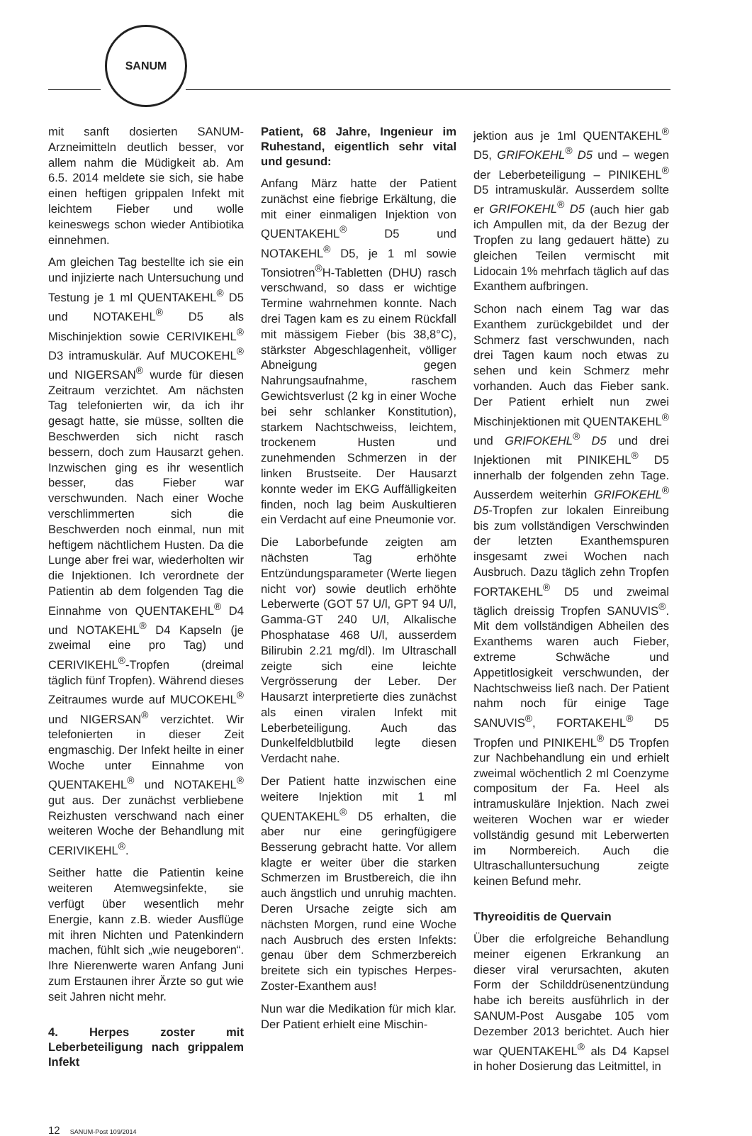SANUM
mit sanft dosierten SANUM-Arzneimitteln deutlich besser, vor allem nahm die Müdigkeit ab. Am 6.5. 2014 meldete sie sich, sie habe einen heftigen grippalen Infekt mit leichtem Fieber und wolle keineswegs schon wieder Antibiotika einnehmen.
Am gleichen Tag bestellte ich sie ein und injizierte nach Untersuchung und Testung je 1 ml QUENTAKEHL<sup>®</sup> D5 und NOTAKEHL<sup>®</sup> D5 als Mischinjektion sowie CERIVIKEHL<sup>®</sup> D3 intramuskulär. Auf MUCOKEHL<sup>®</sup> und NIGERSAN<sup>®</sup> wurde für diesen Zeitraum verzichtet. Am nächsten Tag telefonierten wir, da ich ihr gesagt hatte, sie müsse, sollten die Beschwerden sich nicht rasch bessern, doch zum Hausarzt gehen. Inzwischen ging es ihr wesentlich besser, das Fieber war verschwunden. Nach einer Woche verschlimmerten sich die Beschwerden noch einmal, nun mit heftigem nächtlichem Husten. Da die Lunge aber frei war, wiederholten wir die Injektionen. Ich verordnete der Patientin ab dem folgenden Tag die Einnahme von QUENTAKEHL<sup>®</sup> D4 und NOTAKEHL<sup>®</sup> D4 Kapseln (je zweimal eine pro Tag) und CERIVIKEHL<sup>®</sup>-Tropfen (dreimal täglich fünf Tropfen). Während dieses Zeitraumes wurde auf MUCOKEHL<sup>®</sup> und NIGERSAN<sup>®</sup> verzichtet. Wir telefonierten in dieser Zeit engmaschig. Der Infekt heilte in einer Woche unter Einnahme von QUENTAKEHL<sup>®</sup> und NOTAKEHL<sup>®</sup> gut aus. Der zunächst verbliebene Reizhusten verschwand nach einer weiteren Woche der Behandlung mit CERIVIKEHL<sup>®</sup>.
Seither hatte die Patientin keine weiteren Atemwegsinfekte, sie verfügt über wesentlich mehr Energie, kann z.B. wieder Ausflüge mit ihren Nichten und Patenkindern machen, fühlt sich „wie neugeboren“. Ihre Nierenwerte waren Anfang Juni zum Erstaunen ihrer Ärzte so gut wie seit Jahren nicht mehr.
4. Herpes zoster mit Leberbeteiligung nach grippalem Infekt
Patient, 68 Jahre, Ingenieur im Ruhestand, eigentlich sehr vital und gesund:
Anfang März hatte der Patient zunächst eine fiebrige Erkältung, die mit einer einmaligen Injektion von QUENTAKEHL<sup>®</sup> D5 und NOTAKEHL<sup>®</sup> D5, je 1 ml sowie Tonsiotren<sup>®</sup>H-Tabletten (DHU) rasch verschwand, so dass er wichtige Termine wahrnehmen konnte. Nach drei Tagen kam es zu einem Rückfall mit mässigem Fieber (bis 38,8°C), stärkster Abgeschlagenheit, völliger Abneigung gegen Nahrungsaufnahme, raschem Gewichtsverlust (2 kg in einer Woche bei sehr schlanker Konstitution), starkem Nachtschweiss, leichtem, trockenem Husten und zunehmenden Schmerzen in der linken Brustseite. Der Hausarzt konnte weder im EKG Auffälligkeiten finden, noch lag beim Auskultieren ein Verdacht auf eine Pneumonie vor.
Die Laborbefunde zeigten am nächsten Tag erhöhte Entzündungsparameter (Werte liegen nicht vor) sowie deutlich erhöhte Leberwerte (GOT 57 U/l, GPT 94 U/l, Gamma-GT 240 U/l, Alkalische Phosphatase 468 U/l, ausserdem Bilirubin 2.21 mg/dl). Im Ultraschall zeigte sich eine leichte Vergrösserung der Leber. Der Hausarzt interpretierte dies zunächst als einen viralen Infekt mit Leberbeteiligung. Auch das Dunkelfeldblutbild legte diesen Verdacht nahe.
Der Patient hatte inzwischen eine weitere Injektion mit 1 ml QUENTAKEHL<sup>®</sup> D5 erhalten, die aber nur eine geringfügigere Besserung gebracht hatte. Vor allem klagte er weiter über die starken Schmerzen im Brustbereich, die ihn auch ängstlich und unruhig machten. Deren Ursache zeigte sich am nächsten Morgen, rund eine Woche nach Ausbruch des ersten Infekts: genau über dem Schmerzbereich breitete sich ein typisches Herpes-Zoster-Exanthem aus!
Nun war die Medikation für mich klar. Der Patient erhielt eine Mischin-
jektion aus je 1ml QUENTAKEHL<sup>®</sup> D5, GRIFOKEHL<sup>®</sup> D5 und – wegen der Leberbeteiligung – PINIKEHL<sup>®</sup> D5 intramuskulär. Ausserdem sollte er GRIFOKEHL<sup>®</sup> D5 (auch hier gab ich Ampullen mit, da der Bezug der Tropfen zu lang gedauert hätte) zu gleichen Teilen vermischt mit Lidocain 1% mehrfach täglich auf das Exanthem aufbringen.
Schon nach einem Tag war das Exanthem zurückgebildet und der Schmerz fast verschwunden, nach drei Tagen kaum noch etwas zu sehen und kein Schmerz mehr vorhanden. Auch das Fieber sank. Der Patient erhielt nun zwei Mischinjektionen mit QUENTAKEHL<sup>®</sup> und GRIFOKEHL<sup>®</sup> D5 und drei Injektionen mit PINIKEHL<sup>®</sup> D5 innerhalb der folgenden zehn Tage. Ausserdem weiterhin GRIFOKEHL<sup>®</sup> D5-Tropfen zur lokalen Einreibung bis zum vollständigen Verschwinden der letzten Exanthemspuren insgesamt zwei Wochen nach Ausbruch. Dazu täglich zehn Tropfen FORTAKEHL<sup>®</sup> D5 und zweimal täglich dreissig Tropfen SANUVIS<sup>®</sup>. Mit dem vollständigen Abheilen des Exanthems waren auch Fieber, extreme Schwäche und Appetitlosigkeit verschwunden, der Nachtschweiss ließ nach. Der Patient nahm noch für einige Tage SANUVIS<sup>®</sup>, FORTAKEHL<sup>®</sup> D5 Tropfen und PINIKEHL<sup>®</sup> D5 Tropfen zur Nachbehandlung ein und erhielt zweimal wöchentlich 2 ml Coenzyme compositum der Fa. Heel als intramuskuläre Injektion. Nach zwei weiteren Wochen war er wieder vollständig gesund mit Leberwerten im Normbereich. Auch die Ultraschalluntersuchung zeigte keinen Befund mehr.
Thyreoiditis de Quervain
Über die erfolgreiche Behandlung meiner eigenen Erkrankung an dieser viral verursachten, akuten Form der Schilddrüsenentzündung habe ich bereits ausführlich in der SANUM-Post Ausgabe 105 vom Dezember 2013 berichtet. Auch hier war QUENTAKEHL<sup>®</sup> als D4 Kapsel in hoher Dosierung das Leitmittel, in
12 SANUM-Post 109/2014